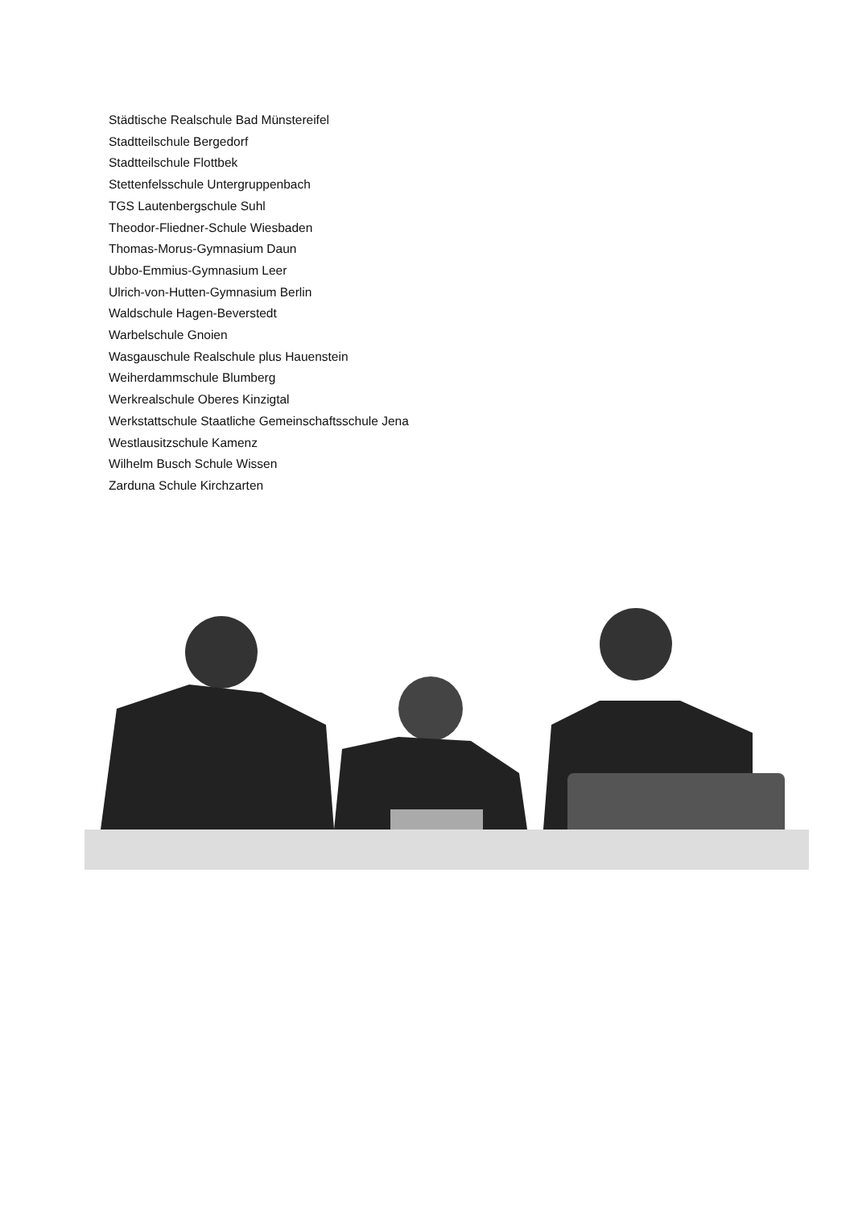Städtische Realschule Bad Münstereifel
Stadtteilschule Bergedorf
Stadtteilschule Flottbek
Stettenfelsschule Untergruppenbach
TGS Lautenbergschule Suhl
Theodor-Fliedner-Schule Wiesbaden
Thomas-Morus-Gymnasium Daun
Ubbo-Emmius-Gymnasium Leer
Ulrich-von-Hutten-Gymnasium Berlin
Waldschule Hagen-Beverstedt
Warbelschule Gnoien
Wasgauschule Realschule plus Hauenstein
Weiherdammschule Blumberg
Werkrealschule Oberes Kinzigtal
Werkstattschule Staatliche Gemeinschaftsschule Jena
Westlausitzschule Kamenz
Wilhelm Busch Schule Wissen
Zarduna Schule Kirchzarten